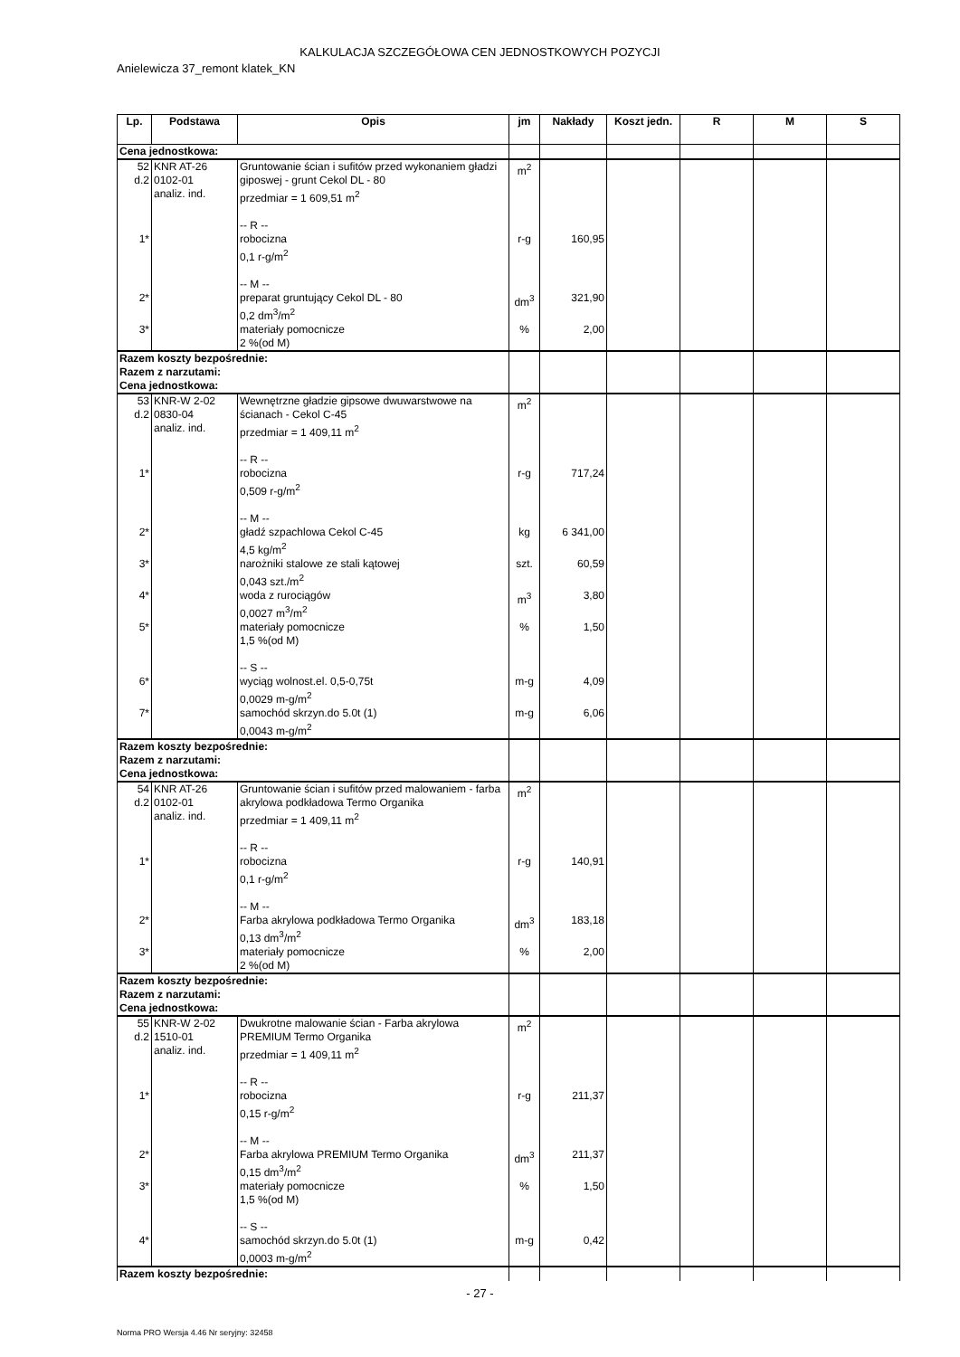KALKULACJA SZCZEGÓŁOWA CEN JEDNOSTKOWYCH POZYCJI
Anielewicza 37_remont klatek_KN
| Lp. | Podstawa | Opis | jm | Nakłady | Koszt jedn. | R | M | S |
| --- | --- | --- | --- | --- | --- | --- | --- | --- |
| Cena jednostkowa: | | | | | | | | |
| 52 d.2 | KNR AT-26 0102-01 analiz. ind. | Gruntowanie ścian i sufitów przed wykonaniem gładzi giposwej - grunt Cekol DL - 80 przedmiar = 1 609,51 m<sup>2</sup> -- R -- | m<sup>2</sup> | | | | | |
| 1* | | robocizna 0,1 r-g/m<sup>2</sup> -- M -- | r-g | 160,95 | | | | |
| 2* | | preparat gruntujący Cekol DL - 80 0,2 dm<sup>3</sup>/m<sup>2</sup> | dm<sup>3</sup> | 321,90 | | | | |
| 3* | | materiały pomocnicze 2 %(od M) | % | 2,00 | | | | |
| Razem koszty bezpośrednie: Razem z narzutami: Cena jednostkowa: | | | | | | | | |
| 53 d.2 | KNR-W 2-02 0830-04 analiz. ind. | Wewnętrzne gładzie gipsowe dwuwarstwowe na ścianach - Cekol C-45 przedmiar = 1 409,11 m<sup>2</sup> -- R -- | m<sup>2</sup> | | | | | |
| 1* | | robocizna 0,509 r-g/m<sup>2</sup> -- M -- | r-g | 717,24 | | | | |
| 2* | | gładź szpachlowa Cekol C-45 4,5 kg/m<sup>2</sup> | kg | 6 341,00 | | | | |
| 3* | | narożniki stalowe ze stali kątowej 0,043 szt./m<sup>2</sup> | szt. | 60,59 | | | | |
| 4* | | woda z rurociągów 0,0027 m<sup>3</sup>/m<sup>2</sup> | m<sup>3</sup> | 3,80 | | | | |
| 5* | | materiały pomocnicze 1,5 %(od M) -- S -- | % | 1,50 | | | | |
| 6* | | wyciąg wolnost.el. 0,5-0,75t 0,0029 m-g/m<sup>2</sup> | m-g | 4,09 | | | | |
| 7* | | samochód skrzyn.do 5.0t (1) 0,0043 m-g/m<sup>2</sup> | m-g | 6,06 | | | | |
| Razem koszty bezpośrednie: Razem z narzutami: Cena jednostkowa: | | | | | | | | |
| 54 d.2 | KNR AT-26 0102-01 analiz. ind. | Gruntowanie ścian i sufitów przed malowaniem - farba akrylowa podkładowa Termo Organika przedmiar = 1 409,11 m<sup>2</sup> -- R -- | m<sup>2</sup> | | | | | |
| 1* | | robocizna 0,1 r-g/m<sup>2</sup> -- M -- | r-g | 140,91 | | | | |
| 2* | | Farba akrylowa podkładowa Termo Organika 0,13 dm<sup>3</sup>/m<sup>2</sup> | dm<sup>3</sup> | 183,18 | | | | |
| 3* | | materiały pomocnicze 2 %(od M) | % | 2,00 | | | | |
| Razem koszty bezpośrednie: Razem z narzutami: Cena jednostkowa: | | | | | | | | |
| 55 d.2 | KNR-W 2-02 1510-01 analiz. ind. | Dwukrotne malowanie ścian - Farba akrylowa PREMIUM Termo Organika przedmiar = 1 409,11 m<sup>2</sup> -- R -- | m<sup>2</sup> | | | | | |
| 1* | | robocizna 0,15 r-g/m<sup>2</sup> -- M -- | r-g | 211,37 | | | | |
| 2* | | Farba akrylowa PREMIUM Termo Organika 0,15 dm<sup>3</sup>/m<sup>2</sup> | dm<sup>3</sup> | 211,37 | | | | |
| 3* | | materiały pomocnicze 1,5 %(od M) -- S -- | % | 1,50 | | | | |
| 4* | | samochód skrzyn.do 5.0t (1) 0,0003 m-g/m<sup>2</sup> | m-g | 0,42 | | | | |
| Razem koszty bezpośrednie: | | | | | | | | |
- 27 -
Norma PRO Wersja 4.46 Nr seryjny: 32458